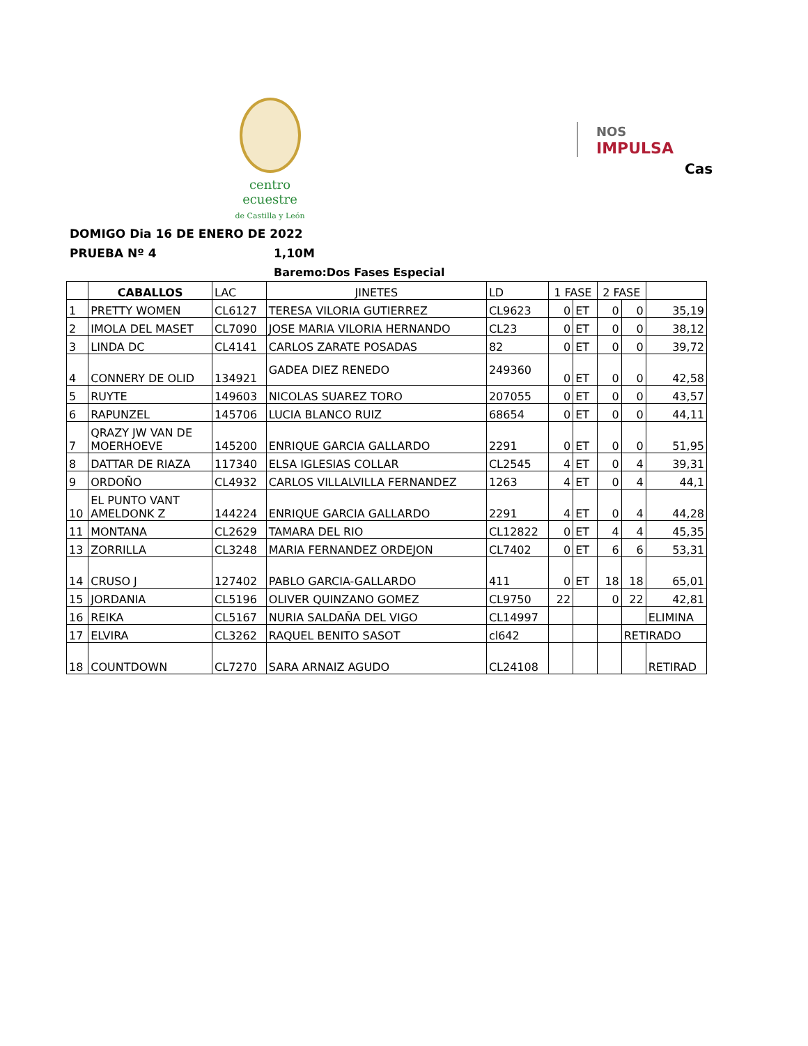centro ecuestre
de Castilla y León
NOS
IMPULSA
Cas
DOMIGO Dia 16 DE ENERO DE 2022
PRUEBA Nº 4 1,10M
Baremo:Dos Fases Especial
| | CABALLOS | LAC | JINETES | LD | 1 FASE | | 2 FASE | | |
| --- | --- | --- | --- | --- | --- | --- | --- | --- | --- |
| 1 | PRETTY WOMEN | CL6127 | TERESA VILORIA GUTIERREZ | CL9623 | 0 | ET | 0 | 0 | 35,19 |
| 2 | IMOLA DEL MASET | CL7090 | JOSE MARIA VILORIA HERNANDO | CL23 | 0 | ET | 0 | 0 | 38,12 |
| 3 | LINDA DC | CL4141 | CARLOS ZARATE POSADAS | 82 | 0 | ET | 0 | 0 | 39,72 |
| 4 | CONNERY DE OLID | 134921 | GADEA DIEZ RENEDO | 249360 | 0 | ET | 0 | 0 | 42,58 |
| 5 | RUYTE | 149603 | NICOLAS SUAREZ TORO | 207055 | 0 | ET | 0 | 0 | 43,57 |
| 6 | RAPUNZEL | 145706 | LUCIA BLANCO RUIZ | 68654 | 0 | ET | 0 | 0 | 44,11 |
| 7 | QRAZY JW VAN DE MOERHOEVE | 145200 | ENRIQUE GARCIA GALLARDO | 2291 | 0 | ET | 0 | 0 | 51,95 |
| 8 | DATTAR DE RIAZA | 117340 | ELSA IGLESIAS COLLAR | CL2545 | 4 | ET | 0 | 4 | 39,31 |
| 9 | ORDOÑO | CL4932 | CARLOS VILLALVILLA FERNANDEZ | 1263 | 4 | ET | 0 | 4 | 44,1 |
| 10 | EL PUNTO VANT AMELDONK Z | 144224 | ENRIQUE GARCIA GALLARDO | 2291 | 4 | ET | 0 | 4 | 44,28 |
| 11 | MONTANA | CL2629 | TAMARA DEL RIO | CL12822 | 0 | ET | 4 | 4 | 45,35 |
| 13 | ZORRILLA | CL3248 | MARIA FERNANDEZ ORDEJON | CL7402 | 0 | ET | 6 | 6 | 53,31 |
| 14 | CRUSO J | 127402 | PABLO GARCIA-GALLARDO | 411 | 0 | ET | 18 | 18 | 65,01 |
| 15 | JORDANIA | CL5196 | OLIVER QUINZANO GOMEZ | CL9750 | 22 | | 0 | 22 | 42,81 |
| 16 | REIKA | CL5167 | NURIA SALDAÑA DEL VIGO | CL14997 | | | | | ELIMINA |
| 17 | ELVIRA | CL3262 | RAQUEL BENITO SASOT | cl642 | | | | RETIRADO | |
| 18 | COUNTDOWN | CL7270 | SARA ARNAIZ AGUDO | CL24108 | | | | | RETIRAD |